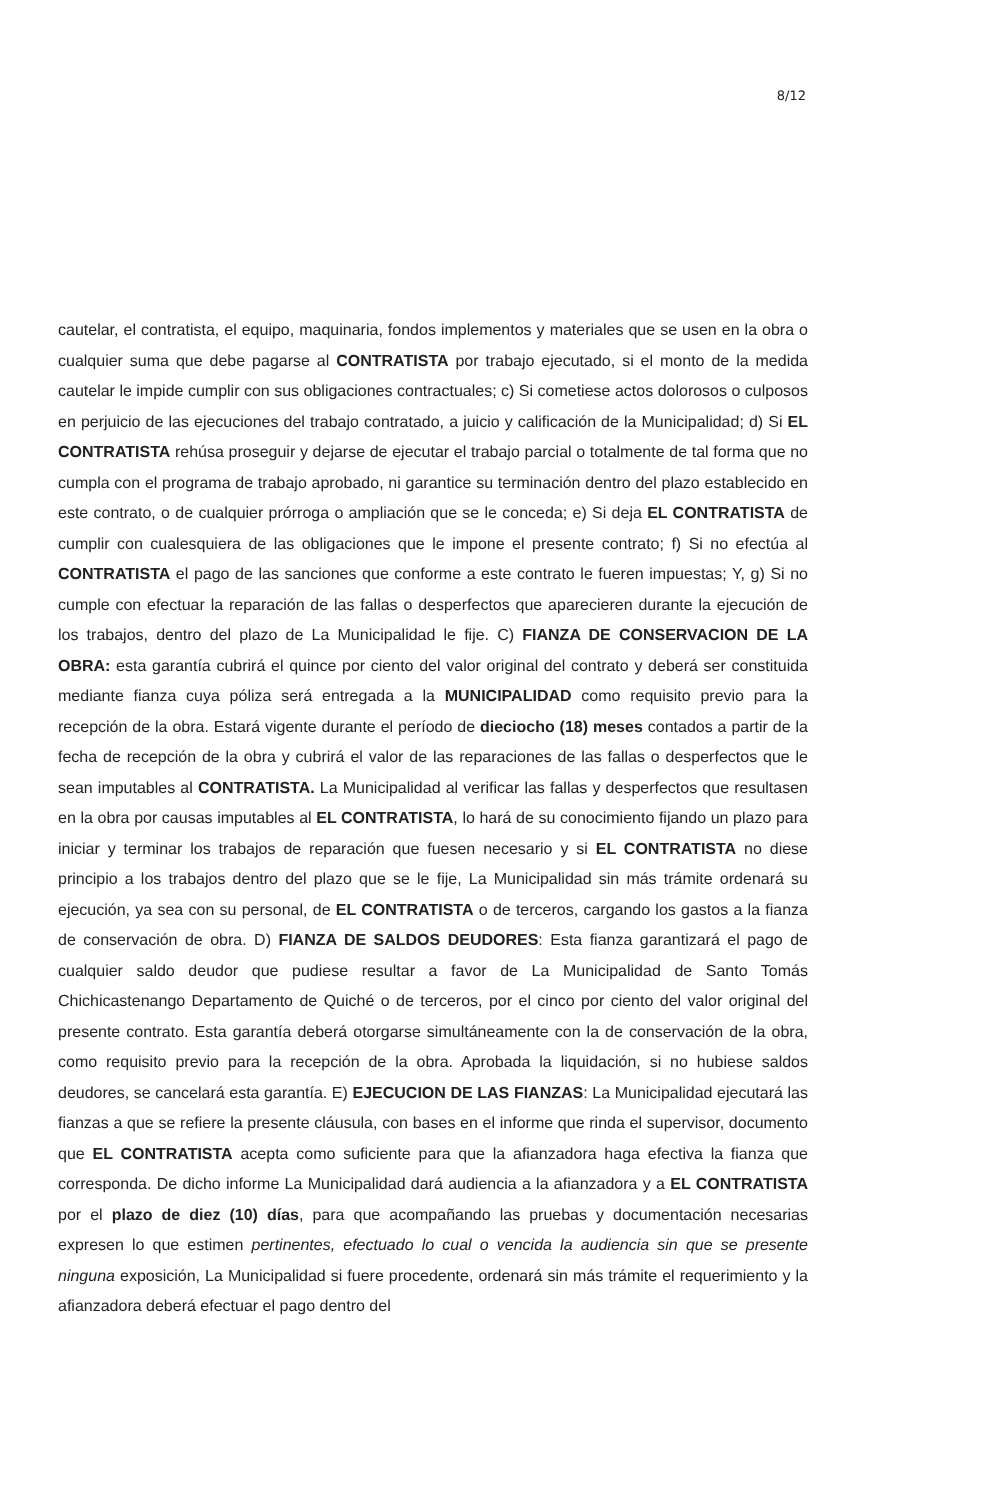8/12
cautelar, el contratista, el equipo, maquinaria, fondos implementos y materiales que se usen en la obra o cualquier suma que debe pagarse al CONTRATISTA por trabajo ejecutado, si el monto de la medida cautelar le impide cumplir con sus obligaciones contractuales; c) Si cometiese actos dolorosos o culposos en perjuicio de las ejecuciones del trabajo contratado, a juicio y calificación de la Municipalidad; d) Si EL CONTRATISTA rehúsa proseguir y dejarse de ejecutar el trabajo parcial o totalmente de tal forma que no cumpla con el programa de trabajo aprobado, ni garantice su terminación dentro del plazo establecido en este contrato, o de cualquier prórroga o ampliación que se le conceda; e) Si deja EL CONTRATISTA de cumplir con cualesquiera de las obligaciones que le impone el presente contrato; f) Si no efectúa al CONTRATISTA el pago de las sanciones que conforme a este contrato le fueren impuestas; Y, g) Si no cumple con efectuar la reparación de las fallas o desperfectos que aparecieren durante la ejecución de los trabajos, dentro del plazo de La Municipalidad le fije. C) FIANZA DE CONSERVACION DE LA OBRA: esta garantía cubrirá el quince por ciento del valor original del contrato y deberá ser constituida mediante fianza cuya póliza será entregada a la MUNICIPALIDAD como requisito previo para la recepción de la obra. Estará vigente durante el período de dieciocho (18) meses contados a partir de la fecha de recepción de la obra y cubrirá el valor de las reparaciones de las fallas o desperfectos que le sean imputables al CONTRATISTA. La Municipalidad al verificar las fallas y desperfectos que resultasen en la obra por causas imputables al EL CONTRATISTA, lo hará de su conocimiento fijando un plazo para iniciar y terminar los trabajos de reparación que fuesen necesario y si EL CONTRATISTA no diese principio a los trabajos dentro del plazo que se le fije, La Municipalidad sin más trámite ordenará su ejecución, ya sea con su personal, de EL CONTRATISTA o de terceros, cargando los gastos a la fianza de conservación de obra. D) FIANZA DE SALDOS DEUDORES: Esta fianza garantizará el pago de cualquier saldo deudor que pudiese resultar a favor de La Municipalidad de Santo Tomás Chichicastenango Departamento de Quiché o de terceros, por el cinco por ciento del valor original del presente contrato. Esta garantía deberá otorgarse simultáneamente con la de conservación de la obra, como requisito previo para la recepción de la obra. Aprobada la liquidación, si no hubiese saldos deudores, se cancelará esta garantía. E) EJECUCION DE LAS FIANZAS: La Municipalidad ejecutará las fianzas a que se refiere la presente cláusula, con bases en el informe que rinda el supervisor, documento que EL CONTRATISTA acepta como suficiente para que la afianzadora haga efectiva la fianza que corresponda. De dicho informe La Municipalidad dará audiencia a la afianzadora y a EL CONTRATISTA por el plazo de diez (10) días, para que acompañando las pruebas y documentación necesarias expresen lo que estimen pertinentes, efectuado lo cual o vencida la audiencia sin que se presente ninguna exposición, La Municipalidad si fuere procedente, ordenará sin más trámite el requerimiento y la afianzadora deberá efectuar el pago dentro del